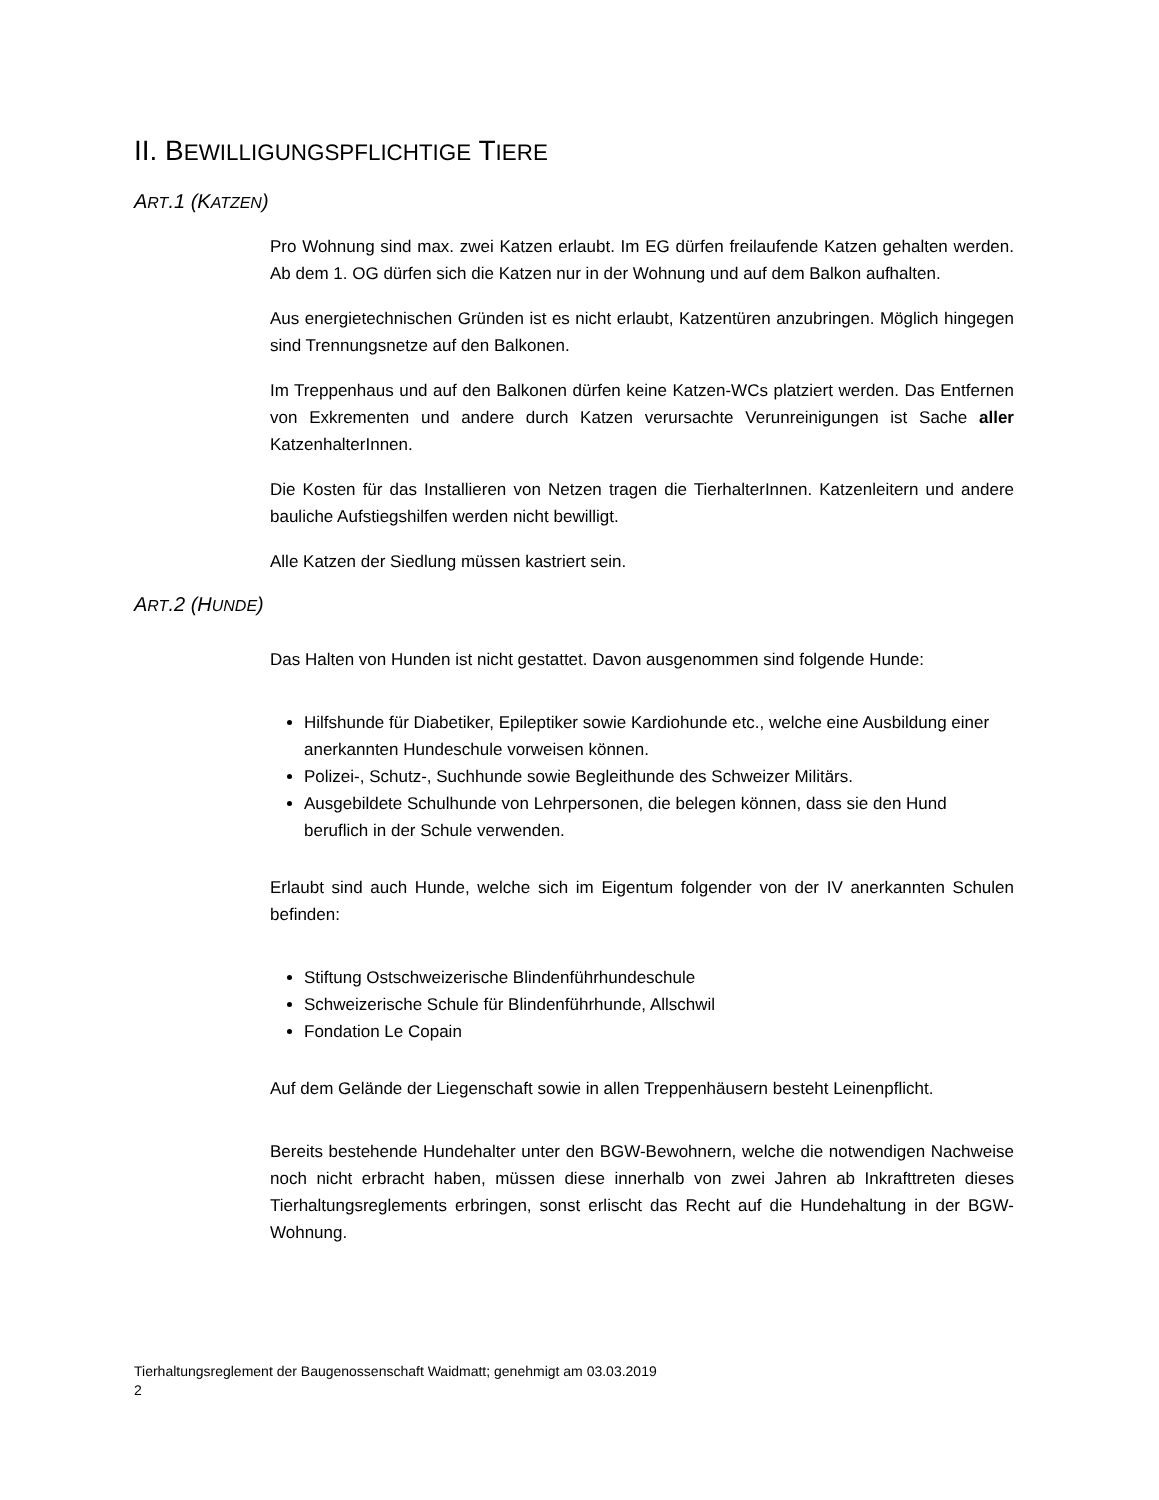II. BEWILLIGUNGSPFLICHTIGE TIERE
ART.1 (KATZEN)
Pro Wohnung sind max. zwei Katzen erlaubt. Im EG dürfen freilaufende Katzen gehalten werden. Ab dem 1. OG dürfen sich die Katzen nur in der Wohnung und auf dem Balkon aufhalten.
Aus energietechnischen Gründen ist es nicht erlaubt, Katzentüren anzubringen. Möglich hingegen sind Trennungsnetze auf den Balkonen.
Im Treppenhaus und auf den Balkonen dürfen keine Katzen-WCs platziert werden. Das Entfernen von Exkrementen und andere durch Katzen verursachte Verunreinigungen ist Sache aller KatzenhalterInnen.
Die Kosten für das Installieren von Netzen tragen die TierhalterInnen. Katzenleitern und andere bauliche Aufstiegshilfen werden nicht bewilligt.
Alle Katzen der Siedlung müssen kastriert sein.
ART.2 (HUNDE)
Das Halten von Hunden ist nicht gestattet. Davon ausgenommen sind folgende Hunde:
Hilfshunde für Diabetiker, Epileptiker sowie Kardiohunde etc., welche eine Ausbildung einer anerkannten Hundeschule vorweisen können.
Polizei-, Schutz-, Suchhunde sowie Begleithunde des Schweizer Militärs.
Ausgebildete Schulhunde von Lehrpersonen, die belegen können, dass sie den Hund beruflich in der Schule verwenden.
Erlaubt sind auch Hunde, welche sich im Eigentum folgender von der IV anerkannten Schulen befinden:
Stiftung Ostschweizerische Blindenführhundeschule
Schweizerische Schule für Blindenführhunde, Allschwil
Fondation Le Copain
Auf dem Gelände der Liegenschaft sowie in allen Treppenhäusern besteht Leinen­pflicht.
Bereits bestehende Hundehalter unter den BGW-Bewohnern, welche die notwendigen Nachweise noch nicht erbracht haben, müssen diese innerhalb von zwei Jahren ab Inkrafttreten dieses Tierhaltungsreglements erbringen, sonst erlischt das Recht auf die Hundehaltung in der BGW-Wohnung.
Tierhaltungsreglement der Baugenossenschaft Waidmatt; genehmigt am 03.03.2019
2